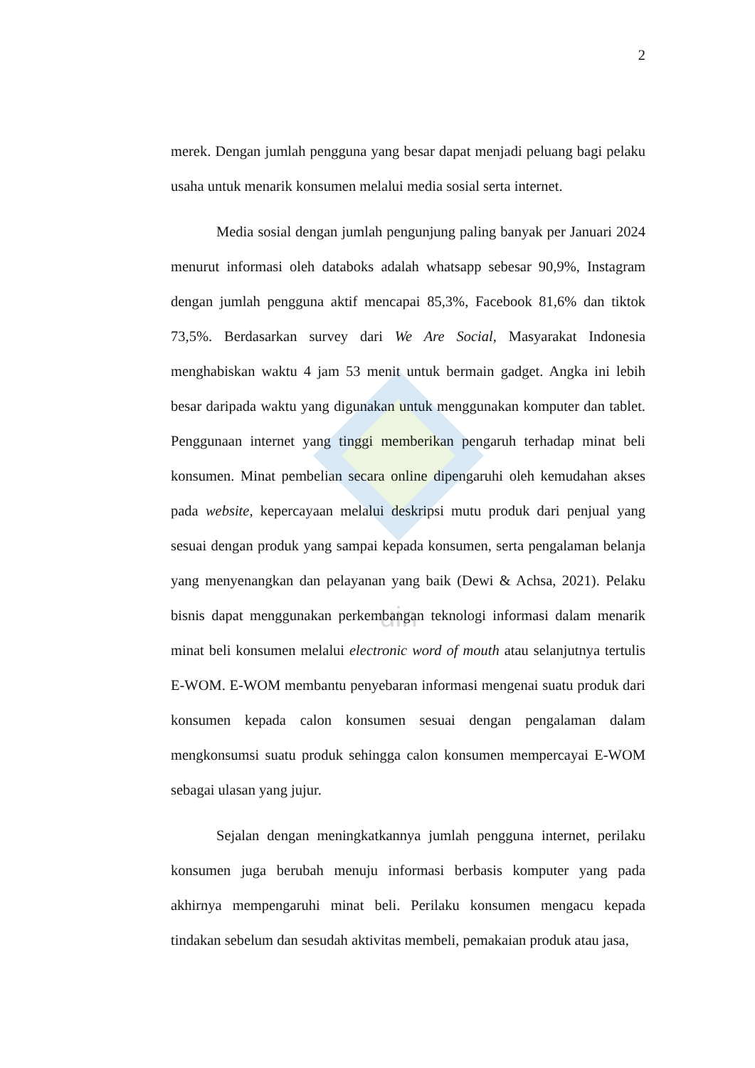uin
2
merek. Dengan jumlah pengguna yang besar dapat menjadi peluang bagi pelaku usaha untuk menarik konsumen melalui media sosial serta internet.
Media sosial dengan jumlah pengunjung paling banyak per Januari 2024 menurut informasi oleh databoks adalah whatsapp sebesar 90,9%, Instagram dengan jumlah pengguna aktif mencapai 85,3%, Facebook 81,6% dan tiktok 73,5%. Berdasarkan survey dari We Are Social, Masyarakat Indonesia menghabiskan waktu 4 jam 53 menit untuk bermain gadget. Angka ini lebih besar daripada waktu yang digunakan untuk menggunakan komputer dan tablet. Penggunaan internet yang tinggi memberikan pengaruh terhadap minat beli konsumen. Minat pembelian secara online dipengaruhi oleh kemudahan akses pada website, kepercayaan melalui deskripsi mutu produk dari penjual yang sesuai dengan produk yang sampai kepada konsumen, serta pengalaman belanja yang menyenangkan dan pelayanan yang baik (Dewi & Achsa, 2021). Pelaku bisnis dapat menggunakan perkembangan teknologi informasi dalam menarik minat beli konsumen melalui electronic word of mouth atau selanjutnya tertulis E-WOM. E-WOM membantu penyebaran informasi mengenai suatu produk dari konsumen kepada calon konsumen sesuai dengan pengalaman dalam mengkonsumsi suatu produk sehingga calon konsumen mempercayai E-WOM sebagai ulasan yang jujur.
Sejalan dengan meningkatkannya jumlah pengguna internet, perilaku konsumen juga berubah menuju informasi berbasis komputer yang pada akhirnya mempengaruhi minat beli. Perilaku konsumen mengacu kepada tindakan sebelum dan sesudah aktivitas membeli, pemakaian produk atau jasa,